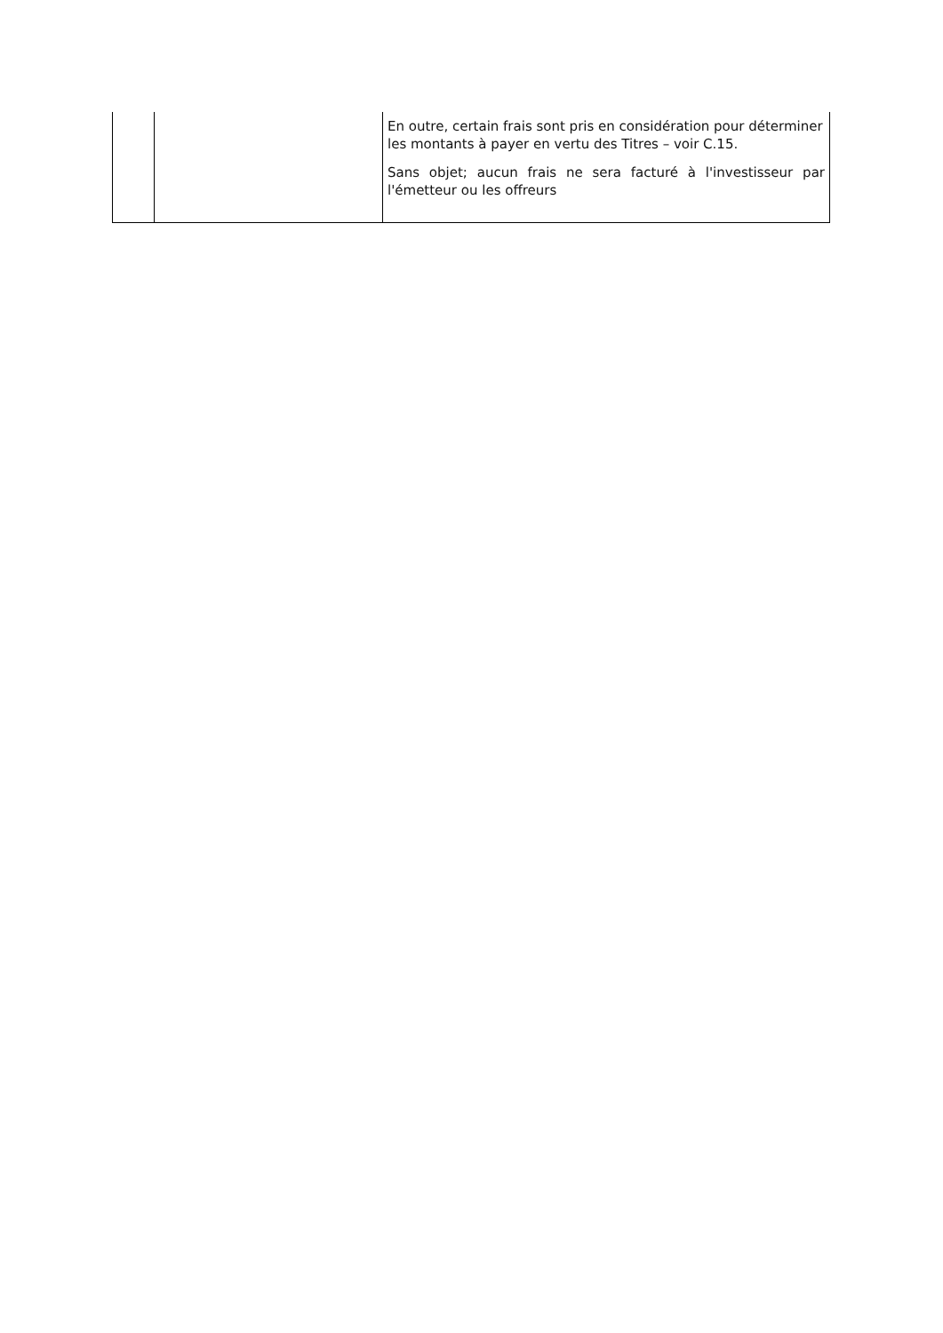| | | En outre, certain frais sont pris en considération pour déterminer les montants à payer en vertu des Titres – voir C.15. Sans objet; aucun frais ne sera facturé à l'investisseur par l'émetteur ou les offreurs |